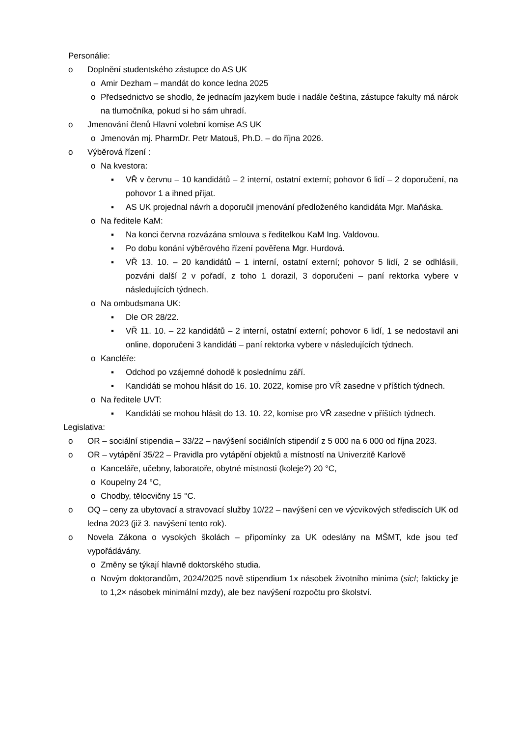Personálie:
o Doplnění studentského zástupce do AS UK
o Amir Dezham – mandát do konce ledna 2025
o Předsednictvo se shodlo, že jednacím jazykem bude i nadále čeština, zástupce fakulty má nárok na tlumočníka, pokud si ho sám uhradí.
o Jmenování členů Hlavní volební komise AS UK
o Jmenován mj. PharmDr. Petr Matouš, Ph.D. – do října 2026.
o Výběrová řízení :
o Na kvestora:
▪ VŘ v červnu – 10 kandidátů – 2 interní, ostatní externí; pohovor 6 lidí – 2 doporučení, na pohovor 1 a ihned přijat.
▪ AS UK projednal návrh a doporučil jmenování předloženého kandidáta Mgr. Maňáska.
o Na ředitele KaM:
▪ Na konci června rozvázána smlouva s ředitelkou KaM Ing. Valdovou.
▪ Po dobu konání výběrového řízení pověřena Mgr. Hurdová.
▪ VŘ 13. 10. – 20 kandidátů – 1 interní, ostatní externí; pohovor 5 lidí, 2 se odhlásili, pozváni další 2 v pořadí, z toho 1 dorazil, 3 doporučeni – paní rektorka vybere v následujících týdnech.
o Na ombudsmana UK:
▪ Dle OR 28/22.
▪ VŘ 11. 10. – 22 kandidátů – 2 interní, ostatní externí; pohovor 6 lidí, 1 se nedostavil ani online, doporučeni 3 kandidáti – paní rektorka vybere v následujících týdnech.
o Kancléře:
▪ Odchod po vzájemné dohodě k poslednímu září.
▪ Kandidáti se mohou hlásit do 16. 10. 2022, komise pro VŘ zasedne v příštích týdnech.
o Na ředitele UVT:
▪ Kandidáti se mohou hlásit do 13. 10. 22, komise pro VŘ zasedne v příštích týdnech.
Legislativa:
o OR – sociální stipendia – 33/22 – navýšení sociálních stipendií z 5 000 na 6 000 od října 2023.
o OR – vytápění 35/22 – Pravidla pro vytápění objektů a místností na Univerzitě Karlově
o Kanceláře, učebny, laboratoře, obytné místnosti (koleje?) 20 °C,
o Koupelny 24 °C,
o Chodby, tělocvičny 15 °C.
o OQ – ceny za ubytovací a stravovací služby 10/22 – navýšení cen ve výcvikových střediscích UK od ledna 2023 (již 3. navýšení tento rok).
o Novela Zákona o vysokých školách – připomínky za UK odeslány na MŠMT, kde jsou teď vypořádávány.
o Změny se týkají hlavně doktorského studia.
o Novým doktorandům, 2024/2025 nově stipendium 1x násobek životního minima (sic!; fakticky je to 1,2× násobek minimální mzdy), ale bez navýšení rozpočtu pro školství.